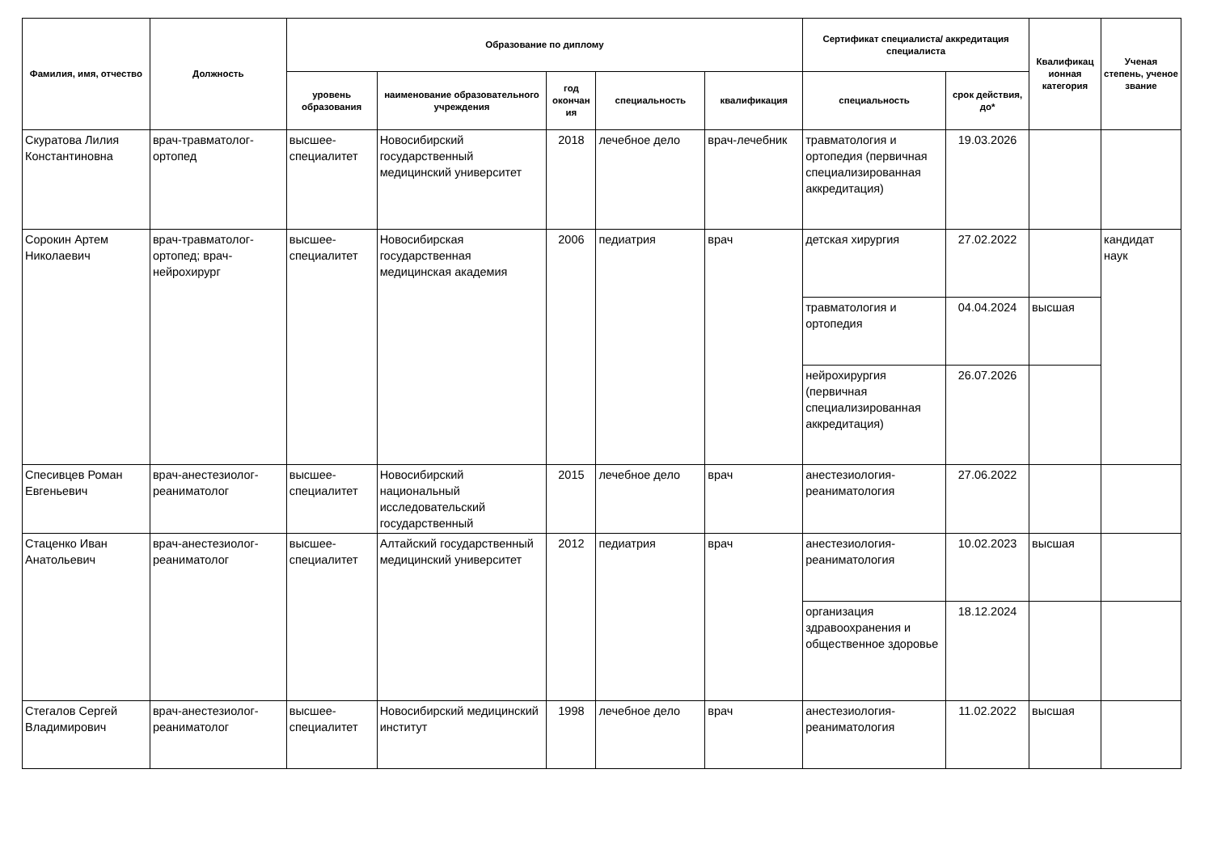| Фамилия, имя, отчество | Должность | Образование по диплому | | | | | Сертификат специалиста/ аккредитация специалиста | | Квалификац ионная категория | Ученая степень, ученое звание |
| --- | --- | --- | --- | --- | --- | --- | --- | --- | --- | --- |
| | | уровень образования | наименование образовательного учреждения | год окончан ия | специальность | квалификация | специальность | срок действия, до* | | |
| Скуратова Лилия Константиновна | врач-травматолог-ортопед | высшее-специалитет | Новосибирский государственный медицинский университет | 2018 | лечебное дело | врач-лечебник | травматология и ортопедия (первичная специализированная аккредитация) | 19.03.2026 | | |
| Сорокин Артем Николаевич | врач-травматолог-ортопед; врач-нейрохирург | высшее-специалитет | Новосибирская государственная медицинская академия | 2006 | педиатрия | врач | детская хирургия | 27.02.2022 | | кандидат наук |
| | | | | | | | травматология и ортопедия | 04.04.2024 | высшая | |
| | | | | | | | нейрохирургия (первичная специализированная аккредитация) | 26.07.2026 | | |
| Спесивцев Роман Евгеньевич | врач-анестезиолог-реаниматолог | высшее-специалитет | Новосибирский национальный исследовательский государственный | 2015 | лечебное дело | врач | анестезиология-реаниматология | 27.06.2022 | | |
| Стаценко Иван Анатольевич | врач-анестезиолог-реаниматолог | высшее-специалитет | Алтайский государственный медицинский университет | 2012 | педиатрия | врач | анестезиология-реаниматология | 10.02.2023 | высшая | |
| | | | | | | | организация здравоохранения и общественное здоровье | 18.12.2024 | | |
| Стегалов Сергей Владимирович | врач-анестезиолог-реаниматолог | высшее-специалитет | Новосибирский медицинский институт | 1998 | лечебное дело | врач | анестезиология-реаниматология | 11.02.2022 | высшая | |